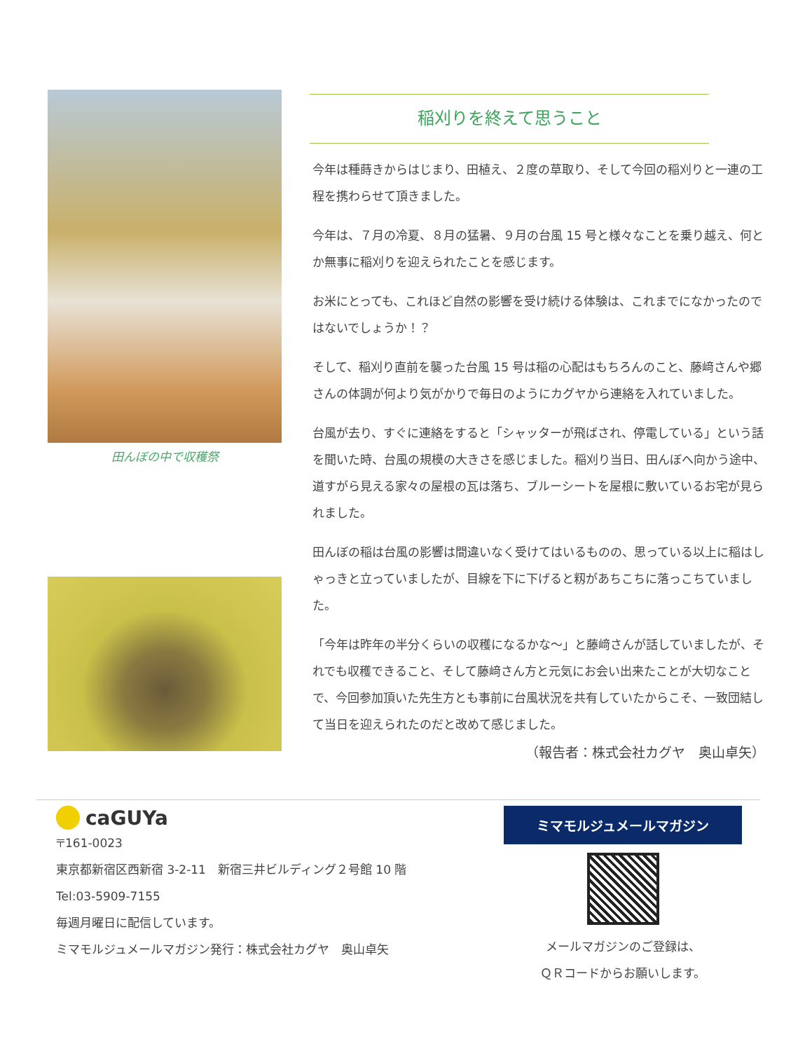田んぼの中で収穫祭
稲刈りを終えて思うこと
今年は種蒔きからはじまり、田植え、２度の草取り、そして今回の稲刈りと一連の工程を携わらせて頂きました。
今年は、７月の冷夏、８月の猛暑、９月の台風 15 号と様々なことを乗り越え、何とか無事に稲刈りを迎えられたことを感じます。
お米にとっても、これほど自然の影響を受け続ける体験は、これまでになかったのではないでしょうか！？
そして、稲刈り直前を襲った台風 15 号は稲の心配はもちろんのこと、藤﨑さんや郷さんの体調が何より気がかりで毎日のようにカグヤから連絡を入れていました。
台風が去り、すぐに連絡をすると「シャッターが飛ばされ、停電している」という話を聞いた時、台風の規模の大きさを感じました。稲刈り当日、田んぼへ向かう途中、道すがら見える家々の屋根の瓦は落ち、ブルーシートを屋根に敷いているお宅が見られました。
田んぼの稲は台風の影響は間違いなく受けてはいるものの、思っている以上に稲はしゃっきと立っていましたが、目線を下に下げると籾があちこちに落っこちていました。
「今年は昨年の半分くらいの収穫になるかな〜」と藤﨑さんが話していましたが、それでも収穫できること、そして藤﨑さん方と元気にお会い出来たことが大切なことで、今回参加頂いた先生方とも事前に台風状況を共有していたからこそ、一致団結して当日を迎えられたのだと改めて感じました。
（報告者：株式会社カグヤ　奥山卓矢）
caGUYa
〒161-0023
東京都新宿区西新宿 3-2-11　新宿三井ビルディング２号館 10 階
Tel:03-5909-7155
毎週月曜日に配信しています。
ミマモルジュメールマガジン発行：株式会社カグヤ　奥山卓矢
ミマモルジュメールマガジン
メールマガジンのご登録は、
ＱＲコードからお願いします。